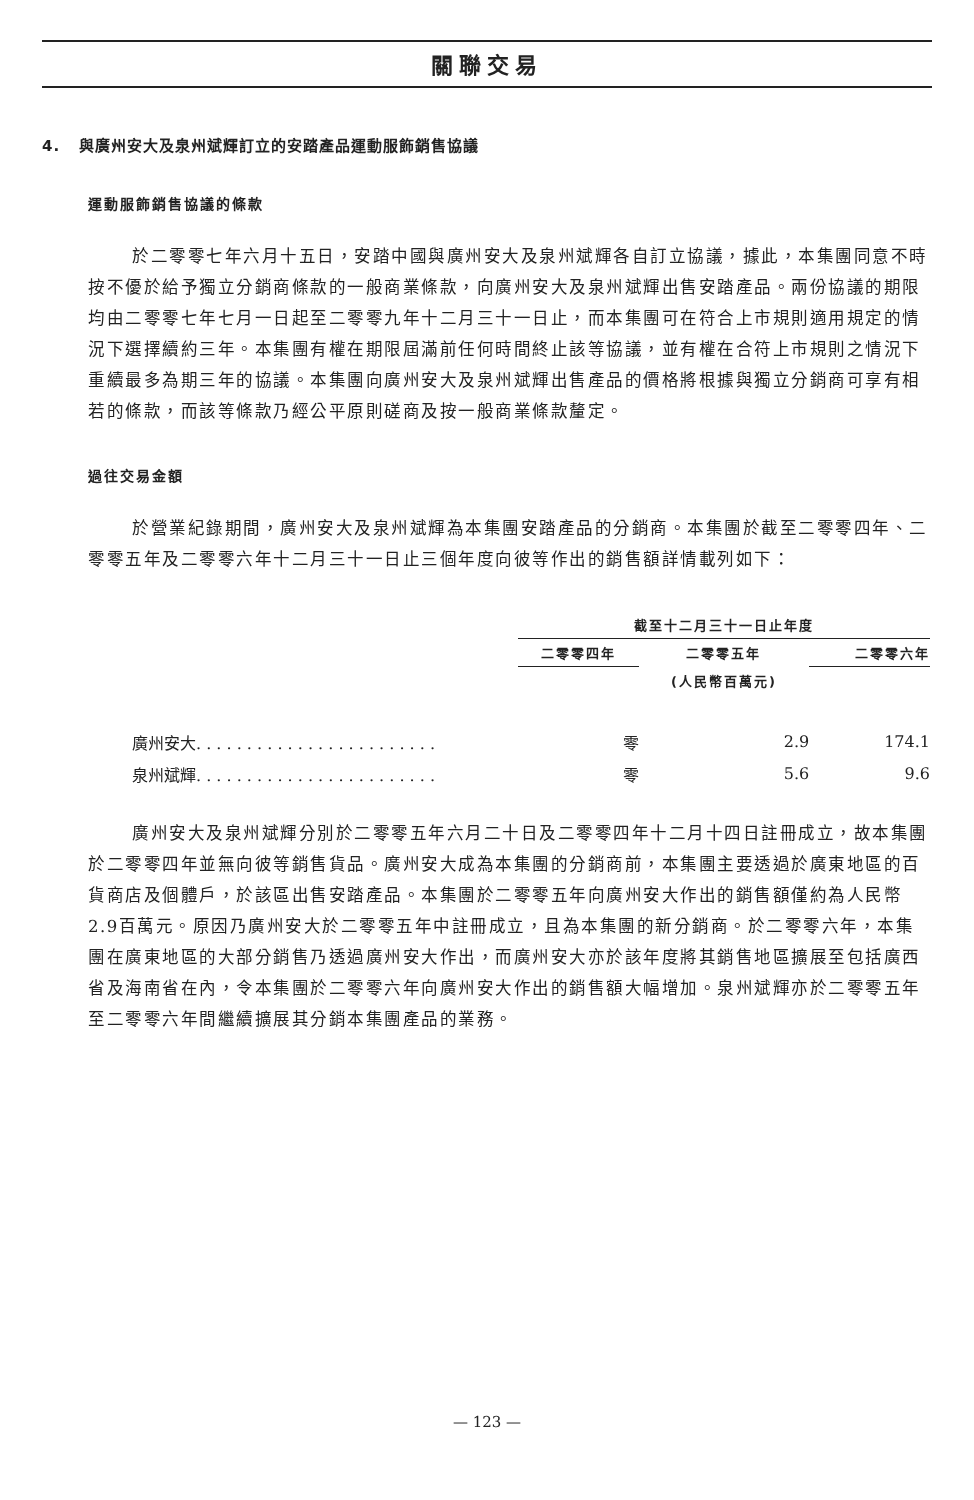關聯交易
4. 與廣州安大及泉州斌輝訂立的安踏產品運動服飾銷售協議
運動服飾銷售協議的條款
於二零零七年六月十五日，安踏中國與廣州安大及泉州斌輝各自訂立協議，據此，本集團同意不時按不優於給予獨立分銷商條款的一般商業條款，向廣州安大及泉州斌輝出售安踏產品。兩份協議的期限均由二零零七年七月一日起至二零零九年十二月三十一日止，而本集團可在符合上市規則適用規定的情況下選擇續約三年。本集團有權在期限屆滿前任何時間終止該等協議，並有權在合符上市規則之情況下重續最多為期三年的協議。本集團向廣州安大及泉州斌輝出售產品的價格將根據與獨立分銷商可享有相若的條款，而該等條款乃經公平原則磋商及按一般商業條款釐定。
過往交易金額
於營業紀錄期間，廣州安大及泉州斌輝為本集團安踏產品的分銷商。本集團於截至二零零四年、二零零五年及二零零六年十二月三十一日止三個年度向彼等作出的銷售額詳情載列如下：
| | 截至十二月三十一日止年度 | | |
| --- | --- | --- | --- |
| | 二零零四年 | 二零零五年 | 二零零六年 |
| | | (人民幣百萬元) | |
| 廣州安大. . . . . . . . . . . . . . . . . . . . . . . . | 零 | 2.9 | 174.1 |
| 泉州斌輝. . . . . . . . . . . . . . . . . . . . . . . . | 零 | 5.6 | 9.6 |
廣州安大及泉州斌輝分別於二零零五年六月二十日及二零零四年十二月十四日註冊成立，故本集團於二零零四年並無向彼等銷售貨品。廣州安大成為本集團的分銷商前，本集團主要透過於廣東地區的百貨商店及個體戶，於該區出售安踏產品。本集團於二零零五年向廣州安大作出的銷售額僅約為人民幣2.9百萬元。原因乃廣州安大於二零零五年中註冊成立，且為本集團的新分銷商。於二零零六年，本集團在廣東地區的大部分銷售乃透過廣州安大作出，而廣州安大亦於該年度將其銷售地區擴展至包括廣西省及海南省在內，令本集團於二零零六年向廣州安大作出的銷售額大幅增加。泉州斌輝亦於二零零五年至二零零六年間繼續擴展其分銷本集團產品的業務。
— 123 —